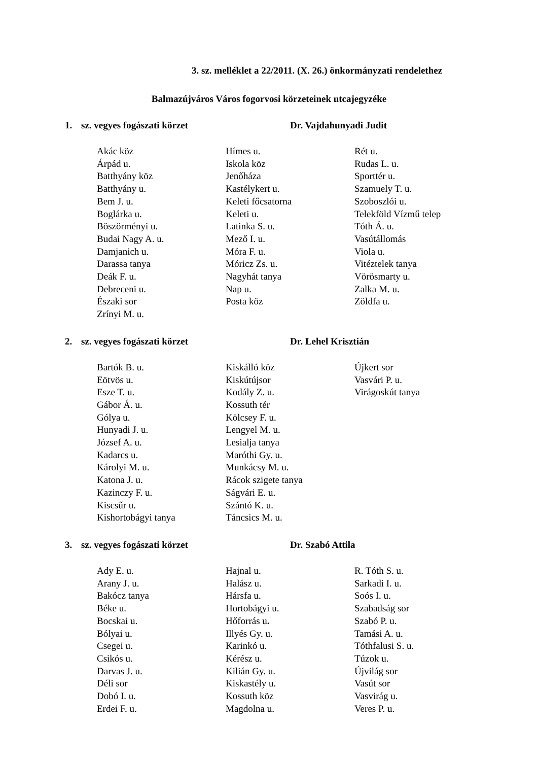3. sz. melléklet a 22/2011. (X. 26.) önkormányzati rendelethez
Balmazújváros Város fogorvosi körzeteinek utcajegyzéke
1. sz. vegyes fogászati körzet Dr. Vajdahunyadi Judit
Akác köz
Árpád u.
Batthyány köz
Batthyány u.
Bem J. u.
Boglárka u.
Böszörményi u.
Budai Nagy A. u.
Damjanich u.
Darassa tanya
Deák F. u.
Debreceni u.
Északi sor
Zrínyi M. u.
Hímes u.
Iskola köz
Jenőháza
Kastélykert u.
Keleti főcsatorna
Keleti u.
Latinka S. u.
Mező I. u.
Móra F. u.
Móricz Zs. u.
Nagyhát tanya
Nap u.
Posta köz
Rét u.
Rudas L. u.
Sporttér u.
Szamuely T. u.
Szoboszlói u.
Telekföld Vízmű telep
Tóth Á. u.
Vasútállomás
Viola u.
Vitéztelek tanya
Vörösmarty u.
Zalka M. u.
Zöldfa u.
2. sz. vegyes fogászati körzet Dr. Lehel Krisztián
Bartók B. u.
Eötvös u.
Esze T. u.
Gábor Á. u.
Gólya u.
Hunyadi J. u.
József A. u.
Kadarcs u.
Károlyi M. u.
Katona J. u.
Kazinczy F. u.
Kiscsűr u.
Kishortobágyi tanya
Kiskálló köz
Kiskútújsor
Kodály Z. u.
Kossuth tér
Kölcsey F. u.
Lengyel M. u.
Lesialja tanya
Maróthi Gy. u.
Munkácsy M. u.
Rácok szigete tanya
Ságvári E. u.
Szántó K. u.
Táncsics M. u.
Újkert sor
Vasvári P. u.
Virágoskút tanya
3. sz. vegyes fogászati körzet Dr. Szabó Attila
Ady E. u.
Arany J. u.
Bakócz tanya
Béke u.
Bocskai u.
Bólyai u.
Csegei u.
Csikós u.
Darvas J. u.
Déli sor
Dobó I. u.
Erdei F. u.
Hajnal u.
Halász u.
Hársfa u.
Hortobágyi u.
Hőforrás u.
Illyés Gy. u.
Karinkó u.
Kérész u.
Kilián Gy. u.
Kiskastély u.
Kossuth köz
Magdolna u.
R. Tóth S. u.
Sarkadi I. u.
Soós I. u.
Szabadság sor
Szabó P. u.
Tamási A. u.
Tóthfalusi S. u.
Túzok u.
Újvilág sor
Vasút sor
Vasvirág u.
Veres P. u.